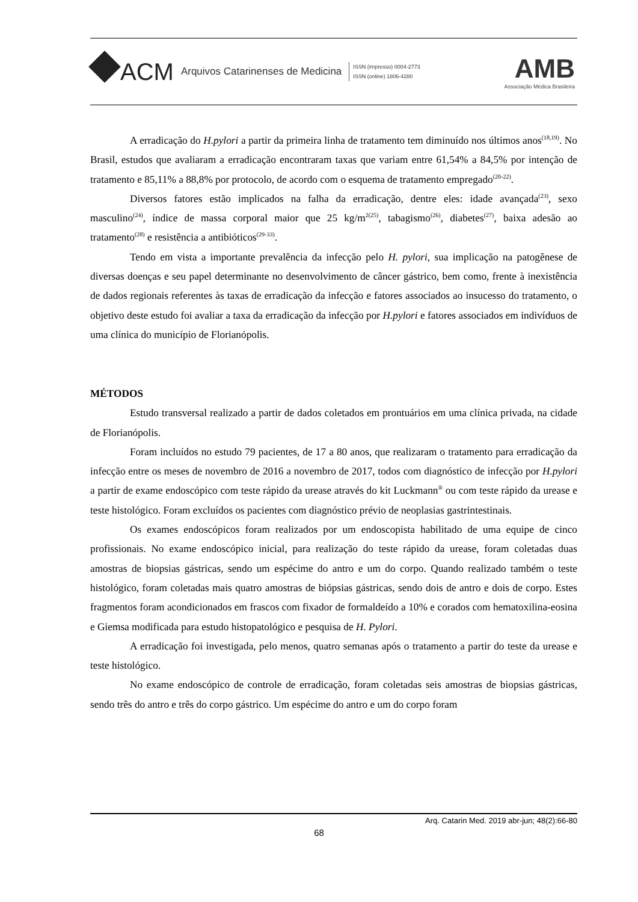ACM Arquivos Catarinenses de Medicina
ISSN (impresso) 0004-2773
ISSN (online) 1806-4280
AMB
Associação Médica Brasileira
A erradicação do H.pylori a partir da primeira linha de tratamento tem diminuído nos últimos anos<sup>(18,19)</sup>. No Brasil, estudos que avaliaram a erradicação encontraram taxas que variam entre 61,54% a 84,5% por intenção de tratamento e 85,11% a 88,8% por protocolo, de acordo com o esquema de tratamento empregado<sup>(20-22)</sup>.
Diversos fatores estão implicados na falha da erradicação, dentre eles: idade avançada<sup>(23)</sup>, sexo masculino<sup>(24)</sup>, índice de massa corporal maior que 25 kg/m<sup>2(25)</sup>, tabagismo<sup>(26)</sup>, diabetes<sup>(27)</sup>, baixa adesão ao tratamento<sup>(28)</sup> e resistência a antibióticos<sup>(29-33)</sup>.
Tendo em vista a importante prevalência da infecção pelo H. pylori, sua implicação na patogênese de diversas doenças e seu papel determinante no desenvolvimento de câncer gástrico, bem como, frente à inexistência de dados regionais referentes às taxas de erradicação da infecção e fatores associados ao insucesso do tratamento, o objetivo deste estudo foi avaliar a taxa da erradicação da infecção por H.pylori e fatores associados em indivíduos de uma clínica do município de Florianópolis.
MÉTODOS
Estudo transversal realizado a partir de dados coletados em prontuários em uma clínica privada, na cidade de Florianópolis.
Foram incluídos no estudo 79 pacientes, de 17 a 80 anos, que realizaram o tratamento para erradicação da infecção entre os meses de novembro de 2016 a novembro de 2017, todos com diagnóstico de infecção por H.pylori a partir de exame endoscópico com teste rápido da urease através do kit Luckmann<sup>®</sup> ou com teste rápido da urease e teste histológico. Foram excluídos os pacientes com diagnóstico prévio de neoplasias gastrintestinais.
Os exames endoscópicos foram realizados por um endoscopista habilitado de uma equipe de cinco profissionais. No exame endoscópico inicial, para realização do teste rápido da urease, foram coletadas duas amostras de biopsias gástricas, sendo um espécime do antro e um do corpo. Quando realizado também o teste histológico, foram coletadas mais quatro amostras de biópsias gástricas, sendo dois de antro e dois de corpo. Estes fragmentos foram acondicionados em frascos com fixador de formaldeído a 10% e corados com hematoxilina-eosina e Giemsa modificada para estudo histopatológico e pesquisa de H. Pylori.
A erradicação foi investigada, pelo menos, quatro semanas após o tratamento a partir do teste da urease e teste histológico.
No exame endoscópico de controle de erradicação, foram coletadas seis amostras de biopsias gástricas, sendo três do antro e três do corpo gástrico. Um espécime do antro e um do corpo foram
Arq. Catarin Med. 2019 abr-jun; 48(2):66-80
68